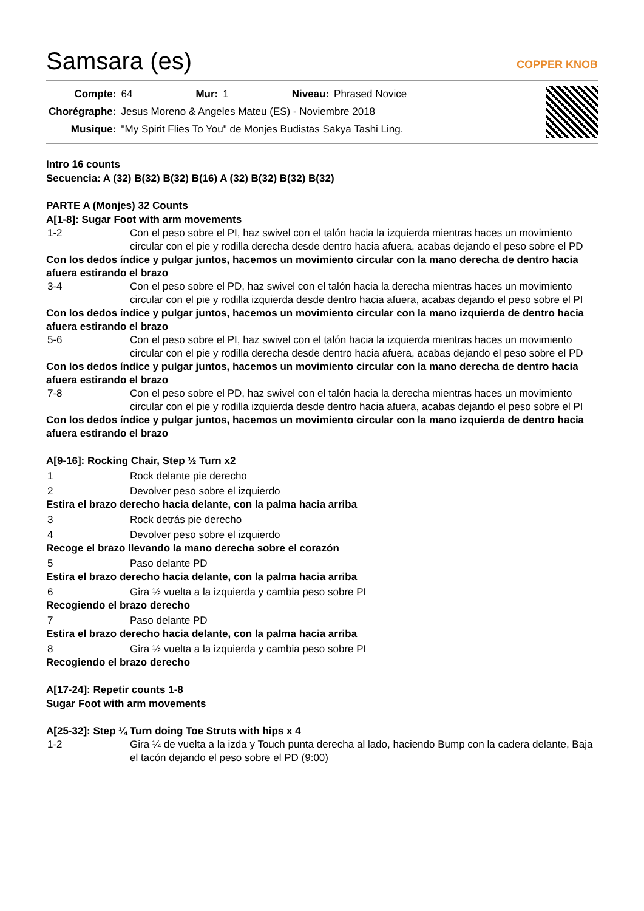Samsara (es)
COPPER KNOB
| Compte: | 64 | Mur: | 1 | Niveau: | Phrased Novice |
| Chorégraphe: | Jesus Moreno & Angeles Mateu (ES) - Noviembre 2018 | | | | |
| Musique: | "My Spirit Flies To You" de Monjes Budistas Sakya Tashi Ling. | | | | |
Intro 16 counts
Secuencia: A (32) B(32) B(32) B(16) A (32) B(32) B(32) B(32)
PARTE A (Monjes) 32 Counts
A[1-8]: Sugar Foot with arm movements
| 1-2 | Con el peso sobre el PI, haz swivel con el talón hacia la izquierda mientras haces un movimiento circular con el pie y rodilla derecha desde dentro hacia afuera, acabas dejando el peso sobre el PD |
| Con los dedos índice y pulgar juntos, hacemos un movimiento circular con la mano derecha de dentro hacia afuera estirando el brazo | |
| 3-4 | Con el peso sobre el PD, haz swivel con el talón hacia la derecha mientras haces un movimiento circular con el pie y rodilla izquierda desde dentro hacia afuera, acabas dejando el peso sobre el PI |
| Con los dedos índice y pulgar juntos, hacemos un movimiento circular con la mano izquierda de dentro hacia afuera estirando el brazo | |
| 5-6 | Con el peso sobre el PI, haz swivel con el talón hacia la izquierda mientras haces un movimiento circular con el pie y rodilla derecha desde dentro hacia afuera, acabas dejando el peso sobre el PD |
| Con los dedos índice y pulgar juntos, hacemos un movimiento circular con la mano derecha de dentro hacia afuera estirando el brazo | |
| 7-8 | Con el peso sobre el PD, haz swivel con el talón hacia la derecha mientras haces un movimiento circular con el pie y rodilla izquierda desde dentro hacia afuera, acabas dejando el peso sobre el PI |
| Con los dedos índice y pulgar juntos, hacemos un movimiento circular con la mano izquierda de dentro hacia afuera estirando el brazo | |
A[9-16]: Rocking Chair, Step ½ Turn x2
| 1 | Rock delante pie derecho |
| 2 | Devolver peso sobre el izquierdo |
| Estira el brazo derecho hacia delante, con la palma hacia arriba | |
| 3 | Rock detrás pie derecho |
| 4 | Devolver peso sobre el izquierdo |
| Recoge el brazo llevando la mano derecha sobre el corazón | |
| 5 | Paso delante PD |
| Estira el brazo derecho hacia delante, con la palma hacia arriba | |
| 6 | Gira ½ vuelta a la izquierda y cambia peso sobre PI |
| Recogiendo el brazo derecho | |
| 7 | Paso delante PD |
| Estira el brazo derecho hacia delante, con la palma hacia arriba | |
| 8 | Gira ½ vuelta a la izquierda y cambia peso sobre PI |
| Recogiendo el brazo derecho | |
A[17-24]: Repetir counts 1-8
Sugar Foot with arm movements
A[25-32]: Step ¼ Turn doing Toe Struts with hips x 4
| 1-2 | Gira ¼ de vuelta a la izda y Touch punta derecha al lado, haciendo Bump con la cadera delante, Baja el tacón dejando el peso sobre el PD (9:00) |